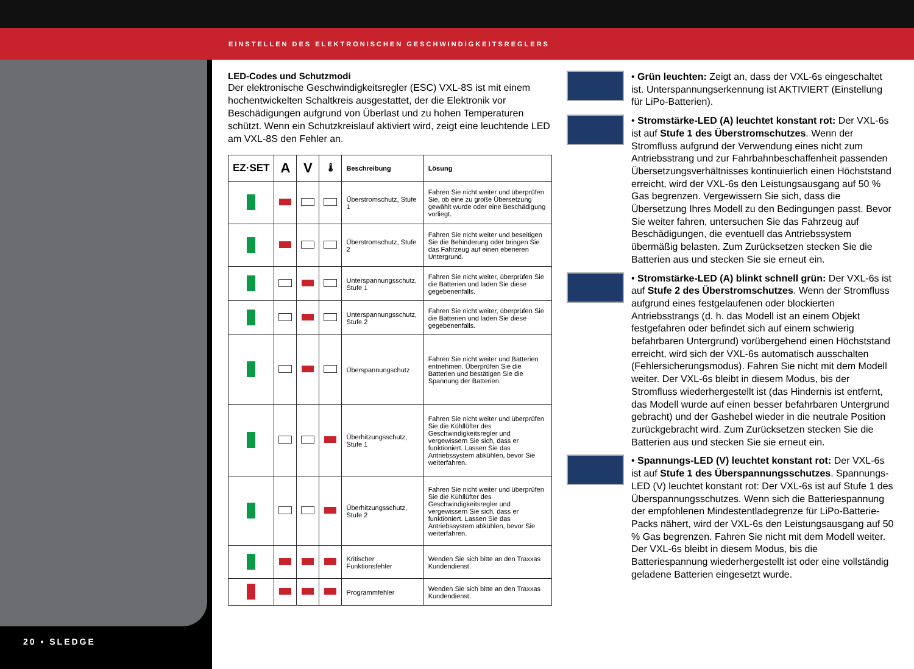EINSTELLEN DES ELEKTRONISCHEN GESCHWINDIGKEITSREGLERS
20 • SLEDGE
LED-Codes und Schutzmodi
Der elektronische Geschwindigkeitsregler (ESC) VXL-8S ist mit einem hochentwickelten Schaltkreis ausgestattet, der die Elektronik vor Beschädigungen aufgrund von Überlast und zu hohen Temperaturen schützt. Wenn ein Schutzkreislauf aktiviert wird, zeigt eine leuchtende LED am VXL-8S den Fehler an.
| EZ·SET | A | V | 🌡 | Beschreibung | Lösung |
| --- | --- | --- | --- | --- | --- |
| | | | | Überstromschutz, Stufe 1 | Fahren Sie nicht weiter und überprüfen Sie, ob eine zu große Übersetzung gewählt wurde oder eine Beschädigung vorliegt. |
| | | | | Überstromschutz, Stufe 2 | Fahren Sie nicht weiter und beseitigen Sie die Behinderung oder bringen Sie das Fahrzeug auf einen ebeneren Untergrund. |
| | | | | Unterspannungsschutz, Stufe 1 | Fahren Sie nicht weiter, überprüfen Sie die Batterien und laden Sie diese gegebenenfalls. |
| | | | | Unterspannungsschutz, Stufe 2 | Fahren Sie nicht weiter, überprüfen Sie die Batterien und laden Sie diese gegebenenfalls. |
| | | | | Überspannungschutz | Fahren Sie nicht weiter und Batterien entnehmen. Überprüfen Sie die Batterien und bestätigen Sie die Spannung der Batterien. |
| | | | | Überhitzungsschutz, Stufe 1 | Fahren Sie nicht weiter und überprüfen Sie die Kühllüfter des Geschwindigkeitsregler und vergewissern Sie sich, dass er funktioniert. Lassen Sie das Antriebssystem abkühlen, bevor Sie weiterfahren. |
| | | | | Überhitzungsschutz, Stufe 2 | Fahren Sie nicht weiter und überprüfen Sie die Kühllüfter des Geschwindigkeitsregler und vergewissern Sie sich, dass er funktioniert. Lassen Sie das Antriebssystem abkühlen, bevor Sie weiterfahren. |
| | | | | Kritischer Funktionsfehler | Wenden Sie sich bitte an den Traxxas Kundendienst. |
| | | | | Programmfehler | Wenden Sie sich bitte an den Traxxas Kundendienst. |
• Grün leuchten: Zeigt an, dass der VXL-6s eingeschaltet ist. Unterspannungserkennung ist AKTIVIERT (Einstellung für LiPo-Batterien).
• Stromstärke-LED (A) leuchtet konstant rot: Der VXL-6s ist auf Stufe 1 des Überstromschutzes. Wenn der Stromfluss aufgrund der Verwendung eines nicht zum Antriebsstrang und zur Fahrbahnbeschaffenheit passenden Übersetzungsverhältnisses kontinuierlich einen Höchststand erreicht, wird der VXL-6s den Leistungsausgang auf 50 % Gas begrenzen. Vergewissern Sie sich, dass die Übersetzung Ihres Modell zu den Bedingungen passt. Bevor Sie weiter fahren, untersuchen Sie das Fahrzeug auf Beschädigungen, die eventuell das Antriebssystem übermäßig belasten. Zum Zurücksetzen stecken Sie die Batterien aus und stecken Sie sie erneut ein.
• Stromstärke-LED (A) blinkt schnell grün: Der VXL-6s ist auf Stufe 2 des Überstromschutzes. Wenn der Stromfluss aufgrund eines festgelaufenen oder blockierten Antriebsstrangs (d. h. das Modell ist an einem Objekt festgefahren oder befindet sich auf einem schwierig befahrbaren Untergrund) vorübergehend einen Höchststand erreicht, wird sich der VXL-6s automatisch ausschalten (Fehlersicherungsmodus). Fahren Sie nicht mit dem Modell weiter. Der VXL-6s bleibt in diesem Modus, bis der Stromfluss wiederhergestellt ist (das Hindernis ist entfernt, das Modell wurde auf einen besser befahrbaren Untergrund gebracht) und der Gashebel wieder in die neutrale Position zurückgebracht wird. Zum Zurücksetzen stecken Sie die Batterien aus und stecken Sie sie erneut ein.
• Spannungs-LED (V) leuchtet konstant rot: Der VXL-6s ist auf Stufe 1 des Überspannungsschutzes. Spannungs-LED (V) leuchtet konstant rot: Der VXL-6s ist auf Stufe 1 des Überspannungsschutzes. Wenn sich die Batteriespannung der empfohlenen Mindestentladegrenze für LiPo-Batterie-Packs nähert, wird der VXL-6s den Leistungsausgang auf 50 % Gas begrenzen. Fahren Sie nicht mit dem Modell weiter. Der VXL-6s bleibt in diesem Modus, bis die Batteriespannung wiederhergestellt ist oder eine vollständig geladene Batterien eingesetzt wurde.